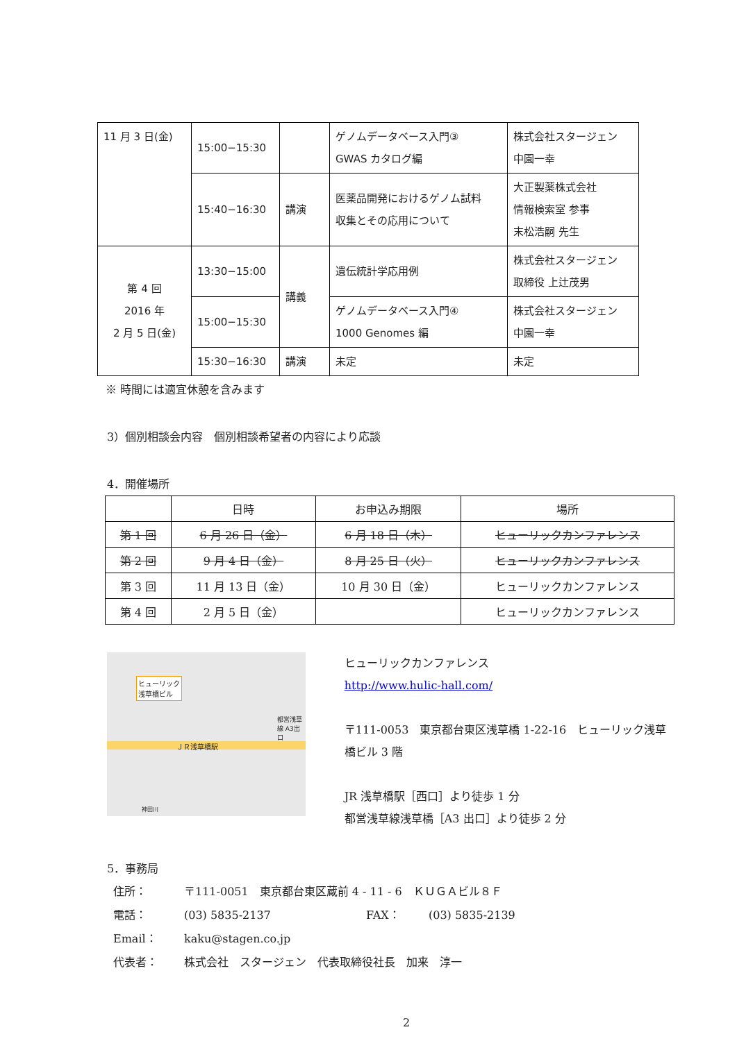| 11 月 3 日(金) | 15:00−15:30 | | ゲノムデータベース入門③ GWAS カタログ編 | 株式会社スタージェン 中園一幸 |
| | 15:40−16:30 | 講演 | 医薬品開発におけるゲノム試料 収集とその応用について | 大正製薬株式会社 情報検索室 参事 末松浩嗣 先生 |
| 第 4 回 2016 年 2 月 5 日(金) | 13:30−15:00 | 講義 | 遺伝統計学応用例 | 株式会社スタージェン 取締役 上辻茂男 |
| | 15:00−15:30 | | ゲノムデータベース入門④ 1000 Genomes 編 | 株式会社スタージェン 中園一幸 |
| | 15:30−16:30 | 講演 | 未定 | 未定 |
※ 時間には適宜休憩を含みます
3）個別相談会内容　個別相談希望者の内容により応談
4．開催場所
| | 日時 | お申込み期限 | 場所 |
| --- | --- | --- | --- |
| 第 1 回 | 6 月 26 日（金） | 6 月 18 日（木） | ヒューリックカンファレンス |
| 第 2 回 | 9 月 4 日（金） | 8 月 25 日（火） | ヒューリックカンファレンス |
| 第 3 回 | 11 月 13 日（金） | 10 月 30 日（金） | ヒューリックカンファレンス |
| 第 4 回 | 2 月 5 日（金） | | ヒューリックカンファレンス |
ヒューリック
浅草橋ビル
ＪＲ浅草橋駅
都営浅草線 A3出口
神田川
ヒューリックカンファレンス
http://www.hulic-hall.com/
〒111-0053　東京都台東区浅草橋 1-22-16　ヒューリック浅草橋ビル 3 階
JR 浅草橋駅［西口］より徒歩 1 分
都営浅草線浅草橋［A3 出口］より徒歩 2 分
5．事務局
| 住所： | 〒111-0051 東京都台東区蔵前 4 - 11 - 6 ＫＵＧＡビル８Ｆ | | |
| 電話： | (03) 5835-2137 | FAX： | (03) 5835-2139 |
| Email： | kaku@stagen.co.jp | | |
| 代表者： | 株式会社 スタージェン 代表取締役社長 加来 淳一 | | |
2